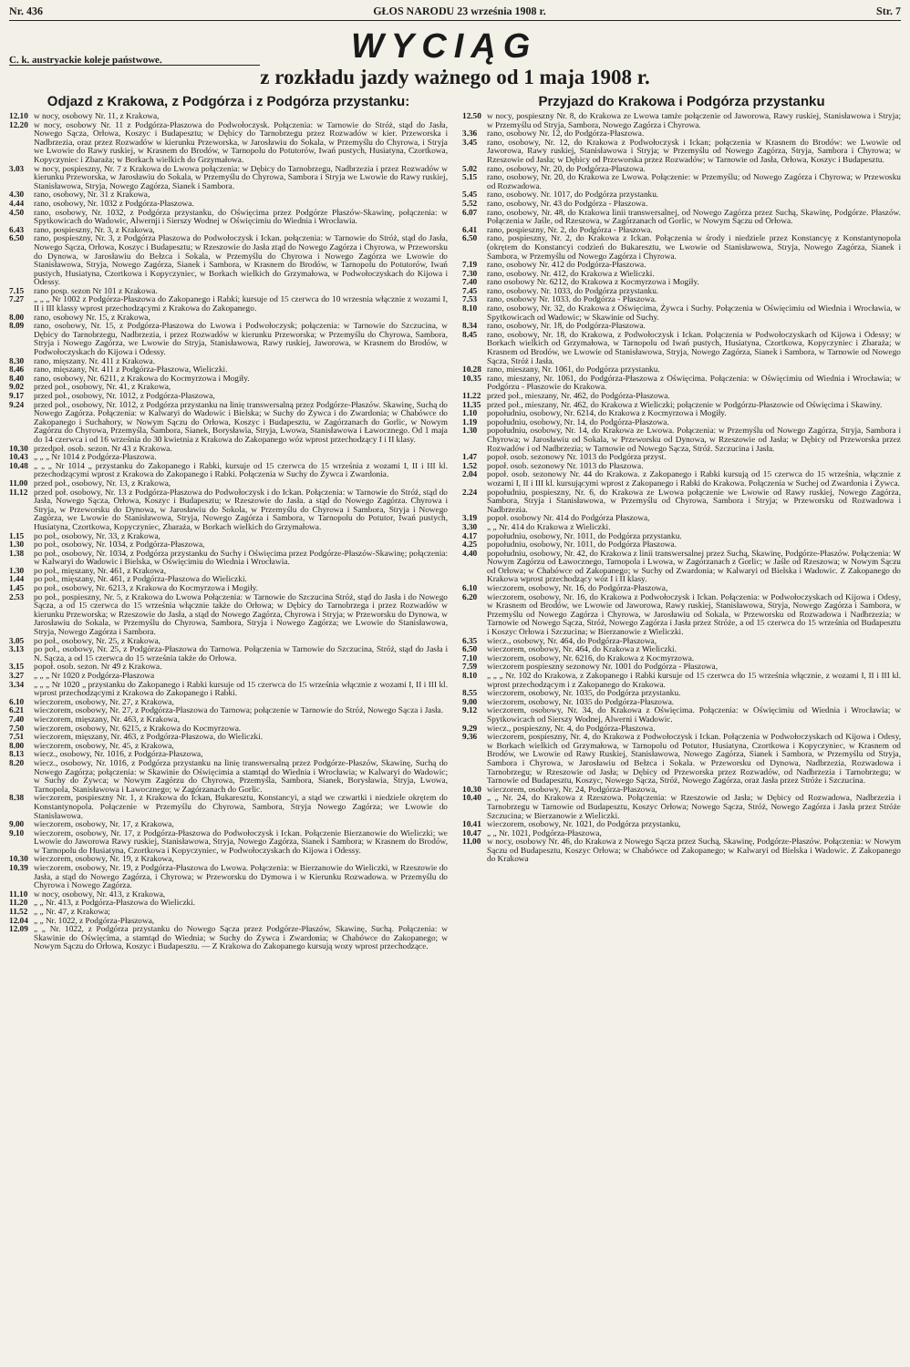Nr. 436 GŁOS NARODU 23 września 1908 r. Str. 7
C. k. austryackie koleje państwowe.
WYCIĄG
z rozkładu jazdy ważnego od 1 maja 1908 r.
Odjazd z Krakowa, z Podgórza i z Podgórza przystanku:
12.10 w nocy, osobowy Nr. 11, z Krakowa,
12.20 w nocy, osobowy Nr. 11 z Podgórza-Płaszowa do Podwołoczysk. Połączenia: w Tarnowie do Stróż, stąd do Jasła, Nowego Sącza, Orłowa, Koszyc i Budapesztu; w Dębicy do Tarnobrzegu przez Rozwadów w kier. Przeworska i Nadbrzezia, oraz przez Rozwadów w kierunku Przeworska, w Jarosławiu do Sokala, w Przemyślu do Chyrowa, i Stryja we Lwowie do Rawy ruskiej, w Krasnem do Brodów, w Tarnopolu do Potutorów, Iwań pustych, Husiatyna, Czortkowa, Kopyczyniec i Zbaraża; w Borkach wielkich do Grzymałowa.
3.03 w nocy, pospieszny, Nr. 7 z Krakowa do Lwowa połączenia: w Dębicy do Tarnobrzegu, Nadbrzezia i przez Rozwadów w kierunku Przeworska, w Jarosławiu do Sokala, w Przemyślu do Chyrowa, Sambora i Stryja we Lwowie do Rawy ruskiej, Stanisławowa, Stryja, Nowego Zagórza, Sianek i Sambora.
4.30 rano, osobowy, Nr. 31 z Krakowa,
4.44 rano, osobowy, Nr. 1032 z Podgórza-Płaszowa.
4.50 rano, osobowy, Nr. 1032, z Podgórza przystanku, do Oświęcima przez Podgórze Płaszów-Skawinę, połączenia: w Spytkowicach do Wadowic, Alwernji i Sierszy Wodnej w Oświęcimiu do Wiednia i Wrocławia.
6.43 rano, pospieszny, Nr. 3, z Krakowa,
6.50 rano, pospieszny, Nr. 3, z Podgórza Płaszowa do Podwołoczysk i Ickan. połączenia: w Tarnowie do Stróż, stąd do Jasła, Nowego Sącza, Orłowa, Koszyc i Budapesztu; w Rzeszowie do Jasła ztąd do Nowego Zagórza i Chyrowa, w Przeworsku do Dynowa, w Jarosławiu do Bełzca i Sokala, w Przemyślu do Chyrowa i Nowego Zagórza we Lwowie do Stanisławowa, Stryja, Nowego Zagórza, Sianek i Sambora, w Krasnem do Brodów, w Tarnopolu do Potutorów, Iwań pustych, Husiatyna, Czortkowa i Kopyczyniec, w Borkach wielkich do Grzymałowa, w Podwołoczyskach do Kijowa i Odessy.
7.15 rano posp. sezon Nr 101 z Krakowa.
7.27 „ „ „ Nr 1002 z Podgórza-Płaszowa do Zakopanego i Rabki; kursuje od 15 czerwca do 10 wrzesnia włącznie z wozami I, II i III klassy wprost przechodzącymi z Krakowa do Zakopanego.
8.00 rano, osobowy Nr. 15, z Krakowa,
8.09 rano, osobowy, Nr. 15, z Podgórza-Płaszowa do Lwowa i Podwołoczysk; połączenia: w Tarnowie do Szczucina, w Dębicy do Tarnobrzegu, Nadbrzezia, i przez Rozwadów w kierunku Przeworska; w Przemyślu do Chyrowa, Sambora, Stryja i Nowego Zagórza, we Lwowie do Stryja, Stanisławowa, Rawy ruskiej, Jaworowa, w Krasnem do Brodów, w Podwołoczyskach do Kijowa i Odessy.
8.30 rano, mięszany. Nr. 411 z Krakowa.
8.46 rano, mięszany, Nr. 411 z Podgórza-Płaszowa, Wieliczki.
8.40 rano, osobowy, Nr. 6211, z Krakowa do Kocmyrzowa i Mogiły.
9.02 przed poł., osobowy, Nr. 41, z Krakowa,
9.17 przed poł., osobowy, Nr. 1012, z Podgórza-Płaszowa,
9.24 przed poł., osobowy, Nr. 1012, z Podgórza przystanku na linię transwersalną przez Podgórze-Płaszów. Skawinę, Suchą do Nowego Zagórza. Połączenia: w Kalwaryi do Wadowic i Bielska; w Suchy do Żywca i do Zwardonia; w Chabówce do Zakopanego i Suchahory, w Nowym Sączu do Orłowa, Koszyc i Budapesztu, w Zagórzanach do Gorlic, w Nowym Zagórzu do Chyrowa, Przemyśla, Sambora, Sianek, Borysławia, Stryja, Lwowa, Stanisławowa i Ławocznego. Od 1 maja do 14 czerwca i od 16 września do 30 kwietnia z Krakowa do Zakopanego wóz wprost przechodzący I i II klasy.
10.30 przedpoł. osob. sezon. Nr 43 z Krakowa.
10.43 „ „ „ Nr 1014 z Podgórza-Płaszowa.
10.48 „ „ „ Nr 1014 „ przystanku do Zakopanego i Rabki, kursuje od 15 czerwca do 15 września z wozami I, II i III kl. przechodzącymi wprost z Krakowa do Zakopanego i Rabki. Połączenia w Suchy do Żywca i Zwardonia.
11.00 przed poł., osobowy, Nr. 13, z Krakowa,
11.12 przed poł. osobowy, Nr. 13 z Podgórza-Płaszowa do Podwołoczysk i do Ickan. Połączenia: w Tarnowie do Stróż, stąd do Jasła, Nowego Sącza, Orłowa, Koszyc i Budapesztu; w Rzeszowie do Jasła. a stąd do Nowego Zagórza. Chyrowa i Stryja, w Przeworsku do Dynowa, w Jarosławiu do Sokola, w Przemyślu do Chyrowa i Sambora, Stryja i Nowego Zagórza, we Lwowie do Stanisławowa, Stryja, Nowego Zagórza i Sambora, w Tarnopolu do Potutor, Iwań pustych, Husiatyna, Czortkowa, Kopyczyniec, Zbaraża, w Borkach wielkich do Grzymałowa.
1.15 po poł., osobowy, Nr. 33, z Krakowa,
1.30 po poł., osobowy, Nr. 1034, z Podgórza-Płaszowa,
1.38 po poł., osobowy, Nr. 1034, z Podgórza przystanku do Suchy i Oświęcima przez Podgórze-Płaszów-Skawinę; połączenia: w Kalwaryi do Wadowic i Bielska, w Oświęcimiu do Wiednia i Wrocławia.
1.30 po poł., mięszany, Nr. 461, z Krakowa,
1.44 po poł., mięszany, Nr. 461, z Podgórza-Płaszowa do Wieliczki.
1.45 po poł., osobowy, Nr. 6213, z Krakowa do Kocmyrzowa i Mogiły.
2.53 po poł., pospieszny, Nr. 5, z Krakowa do Lwowa Połączenia: w Tarnowie do Szczucina Stróż, stąd do Jasła i do Nowego Sącza, a od 15 czerwca do 15 września włącznie także do Orłowa; w Dębicy do Tarnobrzega i przez Rozwadów w kierunku Przeworska; w Rzeszowie do Jasła, a stąd do Nowego Zagórza, Chyrowa i Stryja; w Przeworsku do Dynowa, w Jarosławiu do Sokala, w Przemyślu do Chyrowa, Sambora, Stryja i Nowego Zagórza; we Lwowie do Stanisławowa, Stryja, Nowego Zagórza i Sambora.
3.05 po poł., osobowy, Nr. 25, z Krakowa,
3.13 po poł., osobowy, Nr. 25, z Podgórza-Płaszowa do Tarnowa. Połączenia w Tarnowie do Szczucina, Stróż, stąd do Jasła i N. Sącza, a od 15 czerwca do 15 września także do Orłowa.
3.15 popoł. osob. sezon. Nr 49 z Krakowa.
3.27 „ „ „ Nr 1020 z Podgórza-Płaszowa
3.34 „ „ „ Nr 1020 „ przystanku do Zakopanego i Rabki kursuje od 15 czerwca do 15 września włącznie z wozami I, II i III kl. wprost przechodzącymi z Krakowa do Zakopanego i Rabki.
6.10 wieczorem, osobowy, Nr. 27, z Krakowa,
6.21 wieczorem, osobowy, Nr. 27, z Podgórza-Płaszowa do Tarnowa; połączenie w Tarnowie do Stróż, Nowego Sącza i Jasła.
7.40 wieczorem, mięszany, Nr. 463, z Krakowa,
7.50 wieczorem, osobowy, Nr. 6215, z Krakowa do Kocmyrzowa.
7.51 wieczorem, mięszany, Nr. 463, z Podgórza-Płaszowa, do Wieliczki.
8.00 wieczorem, osobowy, Nr. 45, z Krakowa,
8.13 wiecz., osobowy, Nr. 1016, z Podgórza-Płaszowa,
8.20 wiecz., osobowy, Nr. 1016, z Podgórza przystanku na linię transwersalną przez Podgórze-Płaszów, Skawinę, Suchą do Nowego Zagórza; połączenia: w Skawinie do Oświęcimia a stamtąd do Wiednia i Wrocławia; w Kalwaryi do Wadowic; w Suchy do Żywca; w Nowym Zagórzu do Chyrowa, Przemyśla, Sambora, Sianek, Borysławia, Stryja, Lwowa, Tarnopola, Stanisławowa i Ławocznego; w Zagórzanach do Gorlic.
8.38 wieczorem, pospieszny Nr. 1, z Krakowa do Ickan, Bukaresztu, Konstancyi, a stąd we czwartki i niedziele okrętem do Konstantynopola. Połączenie w Przemyślu do Chyrowa, Sambora, Stryja Nowego Zagórza; we Lwowie do Stanisławowa.
9.00 wieczorem, osobowy, Nr. 17, z Krakowa,
9.10 wieczorem, osobowy, Nr. 17, z Podgórza-Płaszowa do Podwołoczysk i Ickan. Połączenie Bierzanowie do Wieliczki; we Lwowie do Jaworowa Rawy ruskiej, Stanisławowa, Stryja, Nowego Zagórza, Sianek i Sambora; w Krasnem do Brodów, w Tarnopolu do Husiatyna, Czortkowa i Kopyczyniec, w Podwołoczyskach do Kijowa i Odessy.
10.30 wieczorem, osobowy, Nr. 19, z Krakowa,
10.39 wieczorem, osobowy, Nr. 19, z Podgórza-Płaszowa do Lwowa. Połączenia: w Bierzanowie do Wieliczki, w Rzeszowie do Jasła, a stąd do Nowego Zagórza, i Chyrowa; w Przeworsku do Dymowa i w Kierunku Rozwadowa. w Przemyślu do Chyrowa i Nowego Zagórza.
11.10 w nocy, osobowy, Nr. 413, z Krakowa,
11.20 „ „ Nr. 413, z Podgórza-Płaszowa do Wieliczki.
11.52 „ „ Nr. 47, z Krakowa;
12.04 „ „ Nr. 1022, z Podgórza-Płaszowa,
12.09 „ „ Nr. 1022, z Podgórza przystanku do Nowego Sącza przez Podgórze-Płaszów, Skawinę, Suchą. Połączenia: w Skawinie do Oświęcima, a stamtąd do Wiednia; w Suchy do Żywca i Zwardonia; w Chabówce do Zakopanego; w Nowym Sączu do Orłowa, Koszyc i Budapesztu. — Z Krakowa do Zakopanego kursują wozy wprost przechodzące.
Przyjazd do Krakowa i Podgórza przystanku
12.50 w nocy, pospieszny Nr. 8, do Krakowa ze Lwowa tamże połączenie od Jaworowa, Rawy ruskiej, Stanisławowa i Stryja; w Przemyślu od Stryja, Sambora, Nowego Zagórza i Chyrowa.
3.36 rano, osobowy Nr. 12, do Podgórza-Płaszowa.
3.45 rano, osobowy, Nr. 12, do Krakowa z Podwołoczysk i Ickan; połączenia w Krasnem do Brodów: we Lwowie od Jaworowa, Rawy ruskiej, Stanisławowa i Stryja; w Przemyślu od Nowego Zagórza, Stryja, Sambora i Chyrowa; w Rzeszowie od Jasła; w Dębicy od Przeworska przez Rozwadów; w Tarnowie od Jasła, Orłowa, Koszyc i Budapesztu.
5.02 rano, osobowy, Nr. 20, do Podgórza-Płaszowa.
5.15 rano, osobowy, Nr. 20, do Krakowa ze Lwowa. Połączenie: w Przemyślu; od Nowego Zagórza i Chyrowa; w Przewosku od Rozwadowa.
5.45 rano, osobowy. Nr. 1017, do Podgórza przystanku.
5.52 rano, osobowy, Nr. 43 do Podgórza - Płaszowa.
6.07 rano, osobowy, Nr. 48, do Krakowa linii transwersalnej, od Nowego Zagórza przez Suchą, Skawinę, Podgórze. Płaszów. Połączenia w Jaśle, od Rzeszowa, w Zagórzanach od Gorlic, w Nowym Sączu od Orłowa.
6.41 rano, pospieszny, Nr. 2, do Podgórza - Płaszowa.
6.50 rano, pospieszny, Nr. 2, do Krakowa z Ickan. Połączenia w środy i niedziele przez Konstancyę z Konstantynopola (okrętem do Konstancyi codzień do Bukaresztu, we Lwowie od Stanisławowa, Stryja, Nowego Zagórza, Sianek i Sambora, w Przemyślu od Nowego Zagórza i Chyrowa.
7.19 rano, osobowy Nr. 412 do Podgórza-Płaszowa.
7.30 rano, osobowy. Nr. 412, do Krakowa z Wieliczki.
7.40 rano osobowy Nr. 6212, do Krakowa z Kocmyrzowa i Mogiły.
7.45 rano, osobowy. Nr. 1033, do Podgórza przystanku.
7.53 rano, osobowy Nr. 1033. do Podgórza - Płaszowa.
8.10 rano, osobowy, Nr. 32, do Krakowa z Oświęcima, Żywca i Suchy. Połączenia w Oświęcimiu od Wiednia i Wrocławia, w Spytkowicach od Wadowic; w Skawinie od Suchy.
8.34 rano, osobowy, Nr. 18, do Podgórza-Płaszowa.
8.45 rano, osobowy, Nr. 18, do Krakowa, z Podwołoczysk i Ickan. Połączenia w Podwołoczyskach od Kijowa i Odessy; w Borkach wielkich od Grzymałowa, w Tarnopolu od Iwań pustych, Husiatyna, Czortkowa, Kopyczyniec i Zbaraża; w Krasnem od Brodów, we Lwowie od Stanisławowa, Stryja, Nowego Zagórza, Sianek i Sambora, w Tarnowie od Nowego Sącza, Stróż i Jasła.
10.28 rano, mieszany, Nr. 1061, do Podgórza przystanku.
10.35 rano, mieszany, Nr. 1061, do Podgórza-Płaszowa z Oświęcima. Połączenia: w Oświęcimiu od Wiednia i Wrocławia; w Podgórzu - Płaszowie do Krakowa.
11.22 przed poł., mieszany, Nr. 462, do Podgórza-Płaszowa.
11.35 przed poł., mieszany, Nr. 462, do Krakowa z Wieliczki; połączenie w Podgórzu-Płaszowie od Oświęcima i Skawiny.
1.10 popołudniu, osobowy, Nr. 6214, do Krakowa z Kocmyrzowa i Mogiły.
1.19 popołudniu, osobowy, Nr. 14, do Podgórza-Płaszowa.
1.30 popołudniu, osobowy, Nr. 14, do Krakowa ze Lwowa. Połączenia: w Przemyślu od Nowego Zagórza, Stryja, Sambora i Chyrowa; w Jarosławiu od Sokala, w Przeworsku od Dynowa, w Rzeszowie od Jasła; w Dębicy od Przeworska przez Rozwadów i od Nadbrzezia; w Tarnowie od Nowego Sącza, Stróż. Szczucina i Jasła.
1.47 popoł. osob. sezonowy Nr. 1013 do Podgórza przyst.
1.52 popoł. osob. sezonowy Nr. 1013 do Płaszowa.
2.04 popoł. osob. sezonowy Nr. 44 do Krakowa. z Zakopanego i Rabki kursują od 15 czerwca do 15 września, włącznie z wozami I, II i III kl. kursującymi wprost z Zakopanego i Rabki do Krakowa. Połączenia w Suchej od Zwardonia i Żywca.
2.24 popołudniu, pospieszny, Nr. 6, do Krakowa ze Lwowa połączenie we Lwowie od Rawy ruskiej, Nowego Zagórza, Sambora, Stryja i Stanisławowa, w Przemyślu od Chyrowa, Sambora i Stryja; w Przeworsku od Rozwadowa i Nadbrzezia.
3.19 popoł. osobowy Nr. 414 do Podgórza Płaszowa,
3.30 „ „ Nr. 414 do Krakowa z Wieliczki.
4.17 popołudniu, osobowy, Nr. 1011, do Podgórza przystanku.
4.25 popołudniu, osobowy, Nr. 1011, do Podgórza Płaszowa.
4.40 popołudniu, osobowy, Nr. 42, do Krakowa z linii transwersalnej przez Suchą, Skawinę, Podgórze-Płaszów. Połączenia: W Nowym Zagórzu od Ławocznego, Tarnopola i Lwowa, w Zagórzanach z Gorlic; w Jaśle od Rzeszowa; w Nowym Sączu od Orłowa; w Chabówce od Zakopanego; w Suchy od Zwardonia; w Kalwaryi od Bielska i Wadowic. Z Zakopanego do Krakowa wprost przechodzący wóz I i II klasy.
6.10 wieczorem, osobowy, Nr. 16, do Podgórza-Płaszowa,
6.20 wieczorem, osobowy, Nr. 16, do Krakowa z Podwołoczysk i Ickan. Połączenia: w Podwołoczyskach od Kijowa i Odesy, w Krasnem od Brodów, we Lwowie od Jaworowa, Rawy ruskiej, Stanisławowa, Stryja, Nowego Zagórza i Sambora, w Przemyślu od Nowego Zagórza i Chyrowa, w Jarosławiu od Sokala, w Przeworsku od Rozwadowa i Nadbrzezia; w Tarnowie od Nowego Sącza, Stróż, Nowego Zagórza i Jasła przez Stróże, a od 15 czerwca do 15 września od Budapesztu i Koszyc Orłowa i Szczucina; w Bierzanowie z Wieliczki.
6.35 wiecz., osobowy, Nr. 464, do Podgórza-Płaszowa,
6.50 wieczorem, osobowy, Nr. 464, do Krakowa z Wieliczki.
7.10 wieczorem, osobowy, Nr. 6216, do Krakowa z Kocmyrzowa.
7.59 wieczorem pospieszny sezonowy Nr. 1001 do Podgórza - Płaszowa,
8.10 „ „ „ Nr. 102 do Krakowa, z Zakopanego i Rabki kursuje od 15 czerwca do 15 września włącznie, z wozami I, II i III kl. wprost przechodzącym i z Zakopanego do Krakowa.
8.55 wieczorem, osobowy, Nr. 1035, do Podgórza przystanku.
9.00 wieczorem, osobowy, Nr. 1035 do Podgórza-Płaszowa.
9.12 wieczorem, osobowy, Nr. 34, do Krakowa z Oświęcima. Połączenia: w Oświęcimiu od Wiednia i Wrocławia; w Spytkowicach od Sierszy Wodnej, Alwerni i Wadowic.
9.29 wiecz., pospieszny, Nr. 4, do Podgórza-Płaszowa.
9.36 wieczorem, pospieszny, Nr. 4, do Krakowa z Podwołoczysk i Ickan. Połączenia w Podwołoczyskach od Kijowa i Odesy, w Borkach wielkich od Grzymałowa, w Tarnopolu od Potutor, Husiatyna, Czortkowa i Kopyczyniec, w Krasnem od Brodów, we Lwowie od Rawy Ruskiej, Stanisławowa, Nowego Zagórza, Sianek i Sambora, w Przemyślu od Stryja, Sambora i Chyrowa, w Jarosławiu od Bełzca i Sokala. w Przeworsku od Dynowa, Nadbrzezia, Rozwadowa i Tarnobrzegu; w Rzeszowie od Jasła; w Dębicy od Przeworska przez Rozwadów, od Nadbrzezia i Tarnobrzegu; w Tarnowie od Budapesztu, Koszyc, Nowego Sącza, Stróż, Nowego Zagórza, oraz Jasła przez Stróże i Szczucina.
10.30 wieczorem, osobowy, Nr. 24, Podgórza-Płaszowa,
10.40 „ „ Nr. 24, do Krakowa z Rzeszowa. Połączenia: w Rzeszowie od Jasła; w Dębicy od Rozwadowa, Nadbrzezia i Tarnobrzegu w Tarnowie od Budapesztu, Koszyc Orłowa; Nowego Sącza, Stróż, Nowego Zagórza i Jasła przez Stróże Szczucina; w Bierzanowie z Wieliczki.
10.41 wieczorem, osobowy, Nr. 1021, do Podgórza przystanku,
10.47 „ „ Nr. 1021, Podgórza-Płaszowa,
11.00 w nocy, osobowy Nr. 46, do Krakowa z Nowego Sącza przez Suchą, Skawinę, Podgórze-Płaszów. Połączenia: w Nowym Sączu od Budapesztu, Koszyc Orłowa; w Chabówce od Zakopanego; w Kalwaryi od Bielska i Wadowic. Z Zakopanego do Krakowa